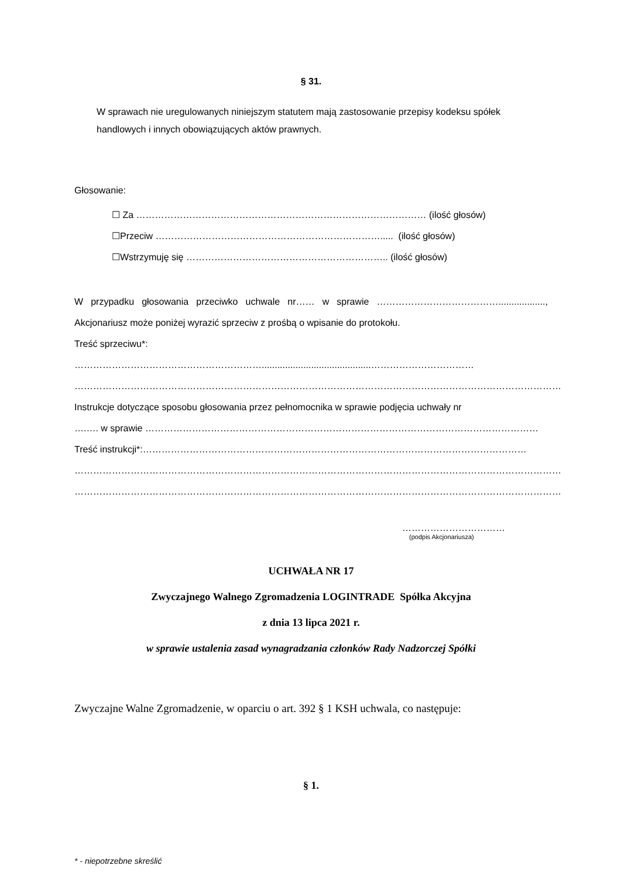§ 31.
W sprawach nie uregulowanych niniejszym statutem mają zastosowanie przepisy kodeksu spółek handlowych i innych obowiązujących aktów prawnych.
Głosowanie:
☐ Za ………………………………………………………………………………… (ilość głosów)
☐Przeciw ………………………………………………………………..... (ilość głosów)
☐Wstrzymuję się ……………………………………………………….. (ilość głosów)
W przypadku głosowania przeciwko uchwale nr…… w sprawie ………………………………….................., Akcjonariusz może poniżej wyrazić sprzeciw z prośbą o wpisanie do protokołu.
Treść sprzeciwu*: ……………………………………………………..........................................……………………………
…………………………………………………………………………………………………………………………………………
Instrukcje dotyczące sposobu głosowania przez pełnomocnika w sprawie podjęcia uchwały nr
….…. w sprawie ………………………………………………………………………………………………………………
Treść instrukcji*:……………………………………………………………………………………………………………
…………………………………………………………………………………………………………………………………………
…………………………………………………………………………………………………………………………………………
……………………………
(podpis Akcjonariusza)
UCHWAŁA NR 17
Zwyczajnego Walnego Zgromadzenia LOGINTRADE Spółka Akcyjna
z dnia 13 lipca 2021 r.
w sprawie ustalenia zasad wynagradzania członków Rady Nadzorczej Spółki
Zwyczajne Walne Zgromadzenie, w oparciu o art. 392 § 1 KSH uchwala, co następuje:
§ 1.
* - niepotrzebne skreślić